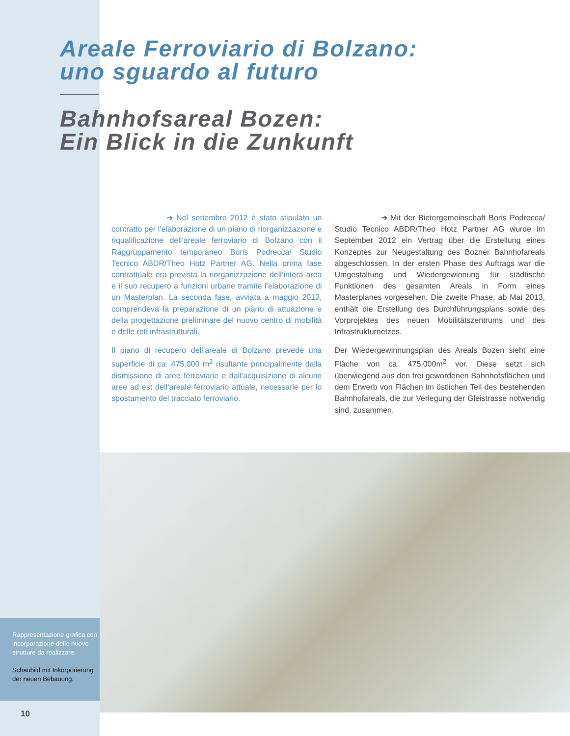Areale Ferroviario di Bolzano:
uno sguardo al futuro
Bahnhofsareal Bozen:
Ein Blick in die Zunkunft
➜ Nel settembre 2012 è stato stipulato un contratto per l’elaborazione di un piano di riorganizzazione e riqualificazione dell’areale ferroviario di Bolzano con il Raggruppamento temporaneo Boris Podrecca/ Studio Tecnico ABDR/Theo Hotz Partner AG. Nella prima fase contrattuale era prevista la riorganizzazione dell’intera area e il suo recupero a funzioni urbane tramite l’elaborazione di un Masterplan. La seconda fase, avviata a maggio 2013, comprendeva la preparazione di un piano di attuazione e della progettazione preliminare del nuovo centro di mobilità e delle reti infrastrutturali.
Il piano di recupero dell’areale di Bolzano prevede una superficie di ca. 475,000 m<sup>2</sup> risultante principalmente dalla dismissione di aree ferroviarie e dall’acquisizione di alcune aree ad est dell’areale ferroviario attuale, necessarie per lo spostamento del tracciato ferroviario.
➜ Mit der Bietergemeinschaft Boris Podrecca/ Studio Tecnico ABDR/Theo Hotz Partner AG wurde im September 2012 ein Vertrag über die Erstellung eines Konzeptes zur Neugestaltung des Bozner Bahnhofareals abgeschlossen. In der ersten Phase des Auftrags war die Umgestaltung und Wiedergewinnung für städtische Funktionen des gesamten Areals in Form eines Masterplanes vorgesehen. Die zweite Phase, ab Mai 2013, enthält die Erstellung des Durchführungsplans sowie des Vorprojektes des neuen Mobilitätszentrums und des Infrastrukturnetzes.
Der Wiedergewinnungsplan des Areals Bozen sieht eine Fläche von ca. 475.000m<sup>2</sup> vor. Diese setzt sich überwiegend aus den frei gewordenen Bahnhofsflächen und dem Erwerb von Flächen im östlichen Teil des bestehenden Bahnhofareals, die zur Verlegung der Gleistrasse notwendig sind, zusammen.
Rappresentazione grafica con incorporazione delle nuove strutture da realizzare.
Schaubild mit Inkorporierung der neuen Bebauung.
10